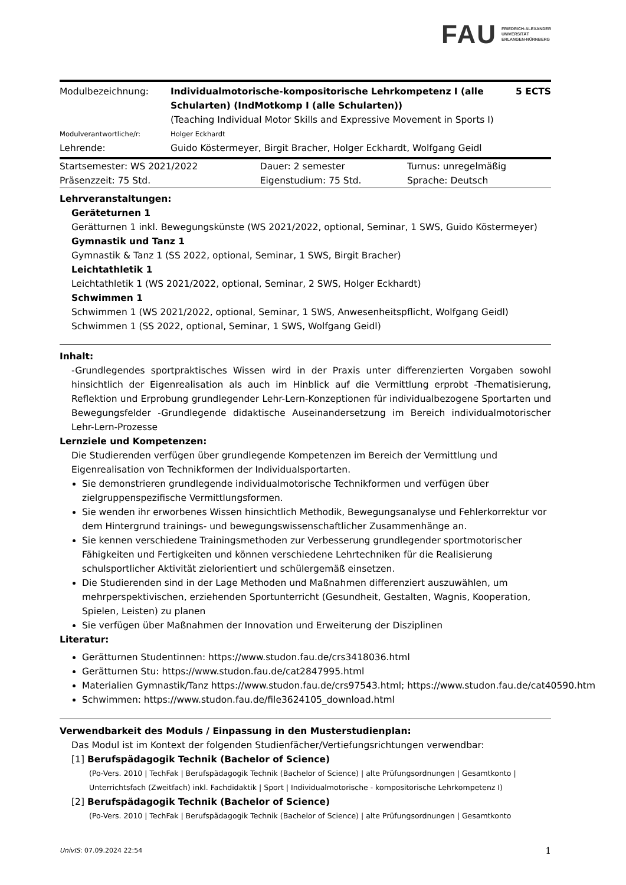FAU FRIEDRICH-ALEXANDER
UNIVERSITÄT
ERLANGEN-NÜRNBERG
| Modulbezeichnung: | Individualmotorische-kompositorische Lehrkompetenz I (alle Schularten) (IndMotkomp I (alle Schularten)) (Teaching Individual Motor Skills and Expressive Movement in Sports I) | 5 ECTS |
| Modulverantwortliche/r: | Holger Eckhardt | |
| Lehrende: | Guido Köstermeyer, Birgit Bracher, Holger Eckhardt, Wolfgang Geidl | |
| Startsemester: WS 2021/2022 | Dauer: 2 semester | Turnus: unregelmäßig |
| Präsenzzeit: 75 Std. | Eigenstudium: 75 Std. | Sprache: Deutsch |
Lehrveranstaltungen:
Geräteturnen 1
Gerätturnen 1 inkl. Bewegungskünste (WS 2021/2022, optional, Seminar, 1 SWS, Guido Köstermeyer)
Gymnastik und Tanz 1
Gymnastik & Tanz 1 (SS 2022, optional, Seminar, 1 SWS, Birgit Bracher)
Leichtathletik 1
Leichtathletik 1 (WS 2021/2022, optional, Seminar, 2 SWS, Holger Eckhardt)
Schwimmen 1
Schwimmen 1 (WS 2021/2022, optional, Seminar, 1 SWS, Anwesenheitspflicht, Wolfgang Geidl)
Schwimmen 1 (SS 2022, optional, Seminar, 1 SWS, Wolfgang Geidl)
Inhalt:
-Grundlegendes sportpraktisches Wissen wird in der Praxis unter differenzierten Vorgaben sowohl hinsichtlich der Eigenrealisation als auch im Hinblick auf die Vermittlung erprobt -Thematisierung, Reflektion und Erprobung grundlegender Lehr-Lern-Konzeptionen für individualbezogene Sportarten und Bewegungsfelder -Grundlegende didaktische Auseinandersetzung im Bereich individualmotorischer Lehr-Lern-Prozesse
Lernziele und Kompetenzen:
Die Studierenden verfügen über grundlegende Kompetenzen im Bereich der Vermittlung und Eigenrealisation von Technikformen der Individualsportarten.
Sie demonstrieren grundlegende individualmotorische Technikformen und verfügen über zielgruppenspezifische Vermittlungsformen.
Sie wenden ihr erworbenes Wissen hinsichtlich Methodik, Bewegungsanalyse und Fehlerkorrektur vor dem Hintergrund trainings- und bewegungswissenschaftlicher Zusammenhänge an.
Sie kennen verschiedene Trainingsmethoden zur Verbesserung grundlegender sportmotorischer Fähigkeiten und Fertigkeiten und können verschiedene Lehrtechniken für die Realisierung schulsportlicher Aktivität zielorientiert und schülergemäß einsetzen.
Die Studierenden sind in der Lage Methoden und Maßnahmen differenziert auszuwählen, um mehrperspektivischen, erziehenden Sportunterricht (Gesundheit, Gestalten, Wagnis, Kooperation, Spielen, Leisten) zu planen
Sie verfügen über Maßnahmen der Innovation und Erweiterung der Disziplinen
Literatur:
Gerätturnen Studentinnen: https://www.studon.fau.de/crs3418036.html
Gerätturnen Stu: https://www.studon.fau.de/cat2847995.html
Materialien Gymnastik/Tanz https://www.studon.fau.de/crs97543.html; https://www.studon.fau.de/cat40590.htm
Schwimmen: https://www.studon.fau.de/file3624105_download.html
Verwendbarkeit des Moduls / Einpassung in den Musterstudienplan:
Das Modul ist im Kontext der folgenden Studienfächer/Vertiefungsrichtungen verwendbar:
[1] Berufspädagogik Technik (Bachelor of Science)
(Po-Vers. 2010 | TechFak | Berufspädagogik Technik (Bachelor of Science) | alte Prüfungsordnungen | Gesamtkonto | Unterrichtsfach (Zweitfach) inkl. Fachdidaktik | Sport | Individualmotorische - kompositorische Lehrkompetenz I)
[2] Berufspädagogik Technik (Bachelor of Science)
(Po-Vers. 2010 | TechFak | Berufspädagogik Technik (Bachelor of Science) | alte Prüfungsordnungen | Gesamtkonto
UnivIS: 07.09.2024 22:54 1